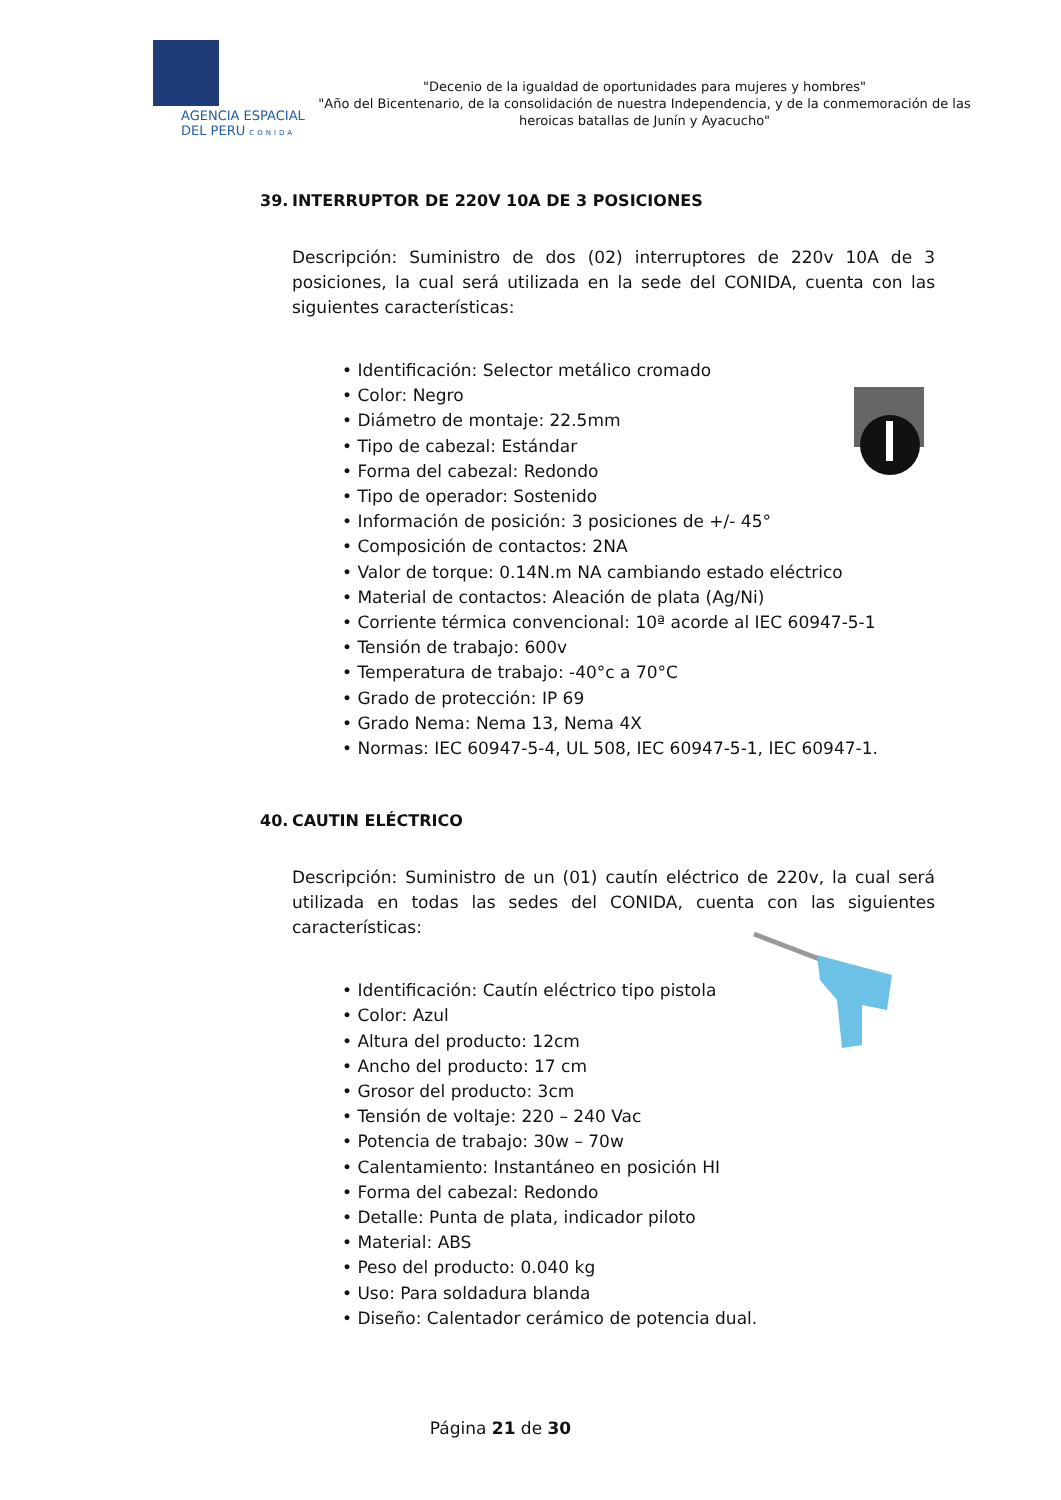AGENCIA ESPACIAL
DEL PERU CONIDA
"Decenio de la igualdad de oportunidades para mujeres y hombres"
"Año del Bicentenario, de la consolidación de nuestra Independencia, y de la conmemoración de las heroicas batallas de Junín y Ayacucho"
39. INTERRUPTOR DE 220V 10A DE 3 POSICIONES
Descripción: Suministro de dos (02) interruptores de 220v 10A de 3 posiciones, la cual será utilizada en la sede del CONIDA, cuenta con las siguientes características:
• Identificación: Selector metálico cromado
• Color: Negro
• Diámetro de montaje: 22.5mm
• Tipo de cabezal: Estándar
• Forma del cabezal: Redondo
• Tipo de operador: Sostenido
• Información de posición: 3 posiciones de +/- 45°
• Composición de contactos: 2NA
• Valor de torque: 0.14N.m NA cambiando estado eléctrico
• Material de contactos: Aleación de plata (Ag/Ni)
• Corriente térmica convencional: 10ª acorde al IEC 60947-5-1
• Tensión de trabajo: 600v
• Temperatura de trabajo: -40°c a 70°C
• Grado de protección: IP 69
• Grado Nema: Nema 13, Nema 4X
• Normas: IEC 60947-5-4, UL 508, IEC 60947-5-1, IEC 60947-1.
40. CAUTIN ELÉCTRICO
Descripción: Suministro de un (01) cautín eléctrico de 220v, la cual será utilizada en todas las sedes del CONIDA, cuenta con las siguientes características:
• Identificación: Cautín eléctrico tipo pistola
• Color: Azul
• Altura del producto: 12cm
• Ancho del producto: 17 cm
• Grosor del producto: 3cm
• Tensión de voltaje: 220 – 240 Vac
• Potencia de trabajo: 30w – 70w
• Calentamiento: Instantáneo en posición HI
• Forma del cabezal: Redondo
• Detalle: Punta de plata, indicador piloto
• Material: ABS
• Peso del producto: 0.040 kg
• Uso: Para soldadura blanda
• Diseño: Calentador cerámico de potencia dual.
Página 21 de 30